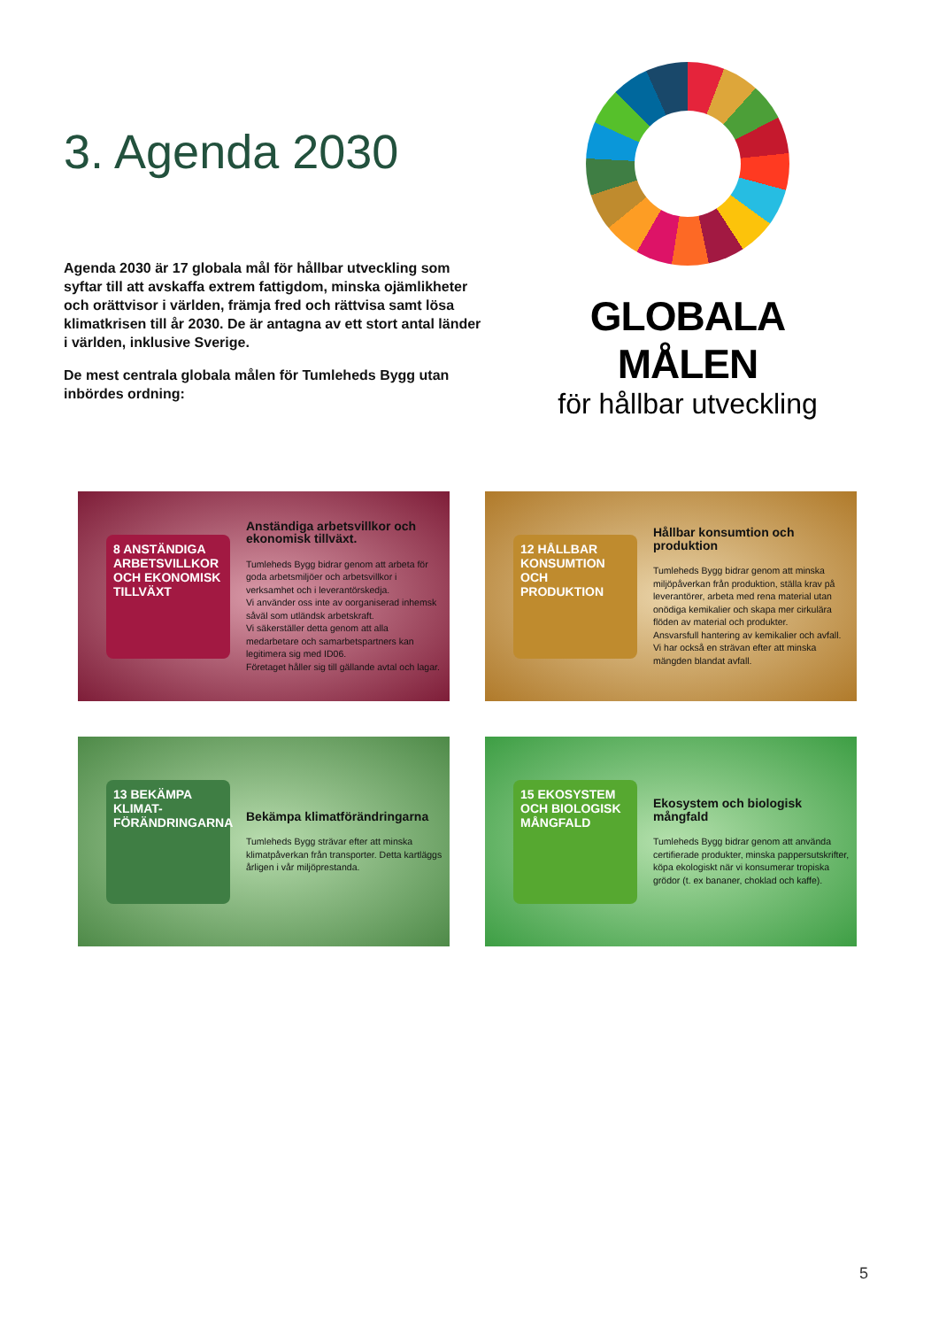3. Agenda 2030
Agenda 2030 är 17 globala mål för hållbar utveckling som syftar till att avskaffa extrem fattigdom, minska ojämlikheter och orättvisor i världen, främja fred och rättvisa samt lösa klimatkrisen till år 2030. De är antagna av ett stort antal länder i världen, inklusive Sverige.
De mest centrala globala målen för Tumleheds Bygg utan inbördes ordning:
GLOBALA MÅLEN
för hållbar utveckling
8 ANSTÄNDIGA ARBETSVILLKOR OCH EKONOMISK TILLVÄXT
Anständiga arbetsvillkor och ekonomisk tillväxt.
Tumleheds Bygg bidrar genom att arbeta för goda arbetsmiljöer och arbetsvillkor i verksamhet och i leverantörskedja.
Vi använder oss inte av oorganiserad inhemsk såväl som utländsk arbetskraft.
Vi säkerställer detta genom att alla medarbetare och samarbetspartners kan legitimera sig med ID06.
Företaget håller sig till gällande avtal och lagar.
12 HÅLLBAR KONSUMTION OCH PRODUKTION
Hållbar konsumtion och produktion
Tumleheds Bygg bidrar genom att minska miljöpåverkan från produktion, ställa krav på leverantörer, arbeta med rena material utan onödiga kemikalier och skapa mer cirkulära flöden av material och produkter.
Ansvarsfull hantering av kemikalier och avfall. Vi har också en strävan efter att minska mängden blandat avfall.
13 BEKÄMPA KLIMAT-FÖRÄNDRINGARNA
Bekämpa klimatförändringarna
Tumleheds Bygg strävar efter att minska klimatpåverkan från transporter. Detta kartläggs årligen i vår miljöprestanda.
15 EKOSYSTEM OCH BIOLOGISK MÅNGFALD
Ekosystem och biologisk mångfald
Tumleheds Bygg bidrar genom att använda certifierade produkter, minska pappersutskrifter, köpa ekologiskt när vi konsumerar tropiska grödor (t. ex bananer, choklad och kaffe).
5